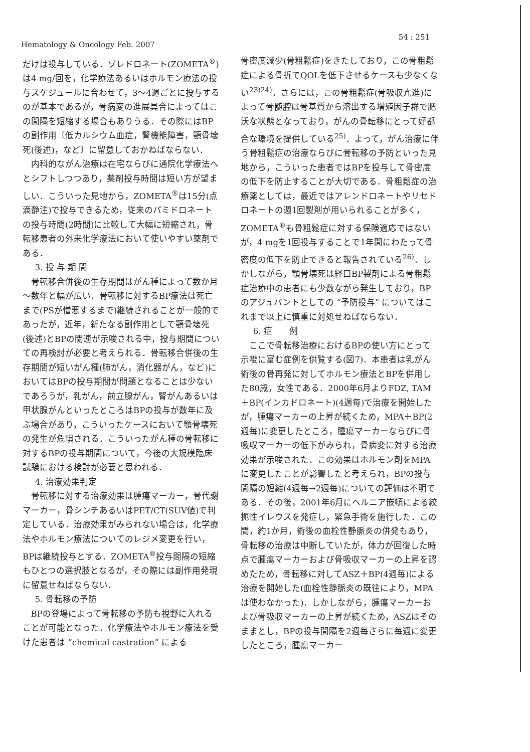Hematology & Oncology Feb. 2007
54 : 251
だけは投与している．ゾレドロネート(ZOMETA<sup>®</sup>)は4 mg/回を，化学療法あるいはホルモン療法の投与スケジュールに合わせて，3～4週ごとに投与するのが基本であるが，骨病変の進展具合によってはこの間隔を短縮する場合もありうる．その際にはBPの副作用〔低カルシウム血症，腎機能障害，顎骨壊死(後述)，など〕に留意しておかねばならない．
内科的ながん治療は在宅ならびに通院化学療法へとシフトしつつあり，薬剤投与時間は短い方が望ましい．こういった見地から，ZOMETA<sup>®</sup>は15分(点滴静注)で投与できるため，従来のパミドロネートの投与時間(2時間)に比較して大幅に短縮され，骨転移患者の外来化学療法において使いやすい薬剤である．
3. 投 与 期 間
骨転移合併後の生存期間はがん種によって数か月～数年と幅が広い．骨転移に対するBP療法は死亡まで(PSが憎悪するまで)継続されることが一般的であったが，近年，新たなる副作用として顎骨壊死(後述)とBPの関連が示唆される中，投与期間についての再検討が必要と考えられる．骨転移合併後の生存期間が短いがん種(肺がん，消化器がん，など)においてはBPの投与期間が問題となることは少ないであろうが，乳がん，前立腺がん，腎がんあるいは甲状腺がんといったところはBPの投与が数年に及ぶ場合があり，こういったケースにおいて顎骨壊死の発生が危惧される．こういったがん種の骨転移に対するBPの投与期間について，今後の大規模臨床試験における検討が必要と思われる．
4. 治療効果判定
骨転移に対する治療効果は腫瘍マーカー，骨代謝マーカー，骨シンチあるいはPET/CT(SUV値)で判定している．治療効果がみられない場合は，化学療法やホルモン療法についてのレジメ変更を行い，BPは継続投与とする．ZOMETA<sup>®</sup>投与間隔の短縮もひとつの選択肢となるが，その際には副作用発現に留意せねばならない．
5. 骨転移の予防
BPの登場によって骨転移の予防も視野に入れることが可能となった．化学療法やホルモン療法を受けた患者は “chemical castration” による
骨密度減少(骨粗鬆症)をきたしており，この骨粗鬆症による骨折でQOLを低下させるケースも少なくない<sup>23)24)</sup>．さらには，この骨粗鬆症(骨吸収亢進)によって骨髄腔は骨基質から溶出する増殖因子群で肥沃な状態となっており，がんの骨転移にとって好都合な環境を提供している<sup>25)</sup>．よって，がん治療に伴う骨粗鬆症の治療ならびに骨転移の予防といった見地から，こういった患者ではBPを投与して骨密度の低下を防止することが大切である．骨粗鬆症の治療薬としては，最近ではアレンドロネートやリセドロネートの週1回製剤が用いられることが多く，ZOMETA<sup>®</sup>も骨粗鬆症に対する保険適応ではないが，4 mgを1回投与することで1年間にわたって骨密度の低下を防止できると報告されている<sup>26)</sup>．しかしながら，顎骨壊死は経口BP製剤による骨粗鬆症治療中の患者にも少数ながら発生しており，BPのアジュバントとしての “予防投与” についてはこれまで以上に慎重に対処せねばならない．
6. 症　　例
ここで骨転移治療におけるBPの使い方にとって示唆に富む症例を供覧する(図7)．本患者は乳がん術後の骨再発に対してホルモン療法とBPを併用した80歳，女性である．2000年6月よりFDZ, TAM＋BP(インカドロネート)(4週毎)で治療を開始したが，腫瘍マーカーの上昇が続くため，MPA＋BP(2週毎)に変更したところ，腫瘍マーカーならびに骨吸収マーカーの低下がみられ，骨病変に対する治療効果が示唆された．この効果はホルモン剤をMPAに変更したことが影響したと考えられ，BPの投与間隔の短縮(4週毎→2週毎)についての評価は不明である．その後，2001年6月にヘルニア嵌頓による絞扼性イレウスを発症し，緊急手術を施行した．この間，約1か月，術後の血栓性静脈炎の併発もあり，骨転移の治療は中断していたが，体力が回復した時点で腫瘍マーカーおよび骨吸収マーカーの上昇を認めたため，骨転移に対してASZ＋BP(4週毎)による治療を開始した(血栓性静脈炎の既往により，MPAは使わなかった)．しかしながら，腫瘍マーカーおよび骨吸収マーカーの上昇が続くため，ASZはそのままとし，BPの投与間隔を2週毎さらに毎週に変更したところ，腫瘍マーカー